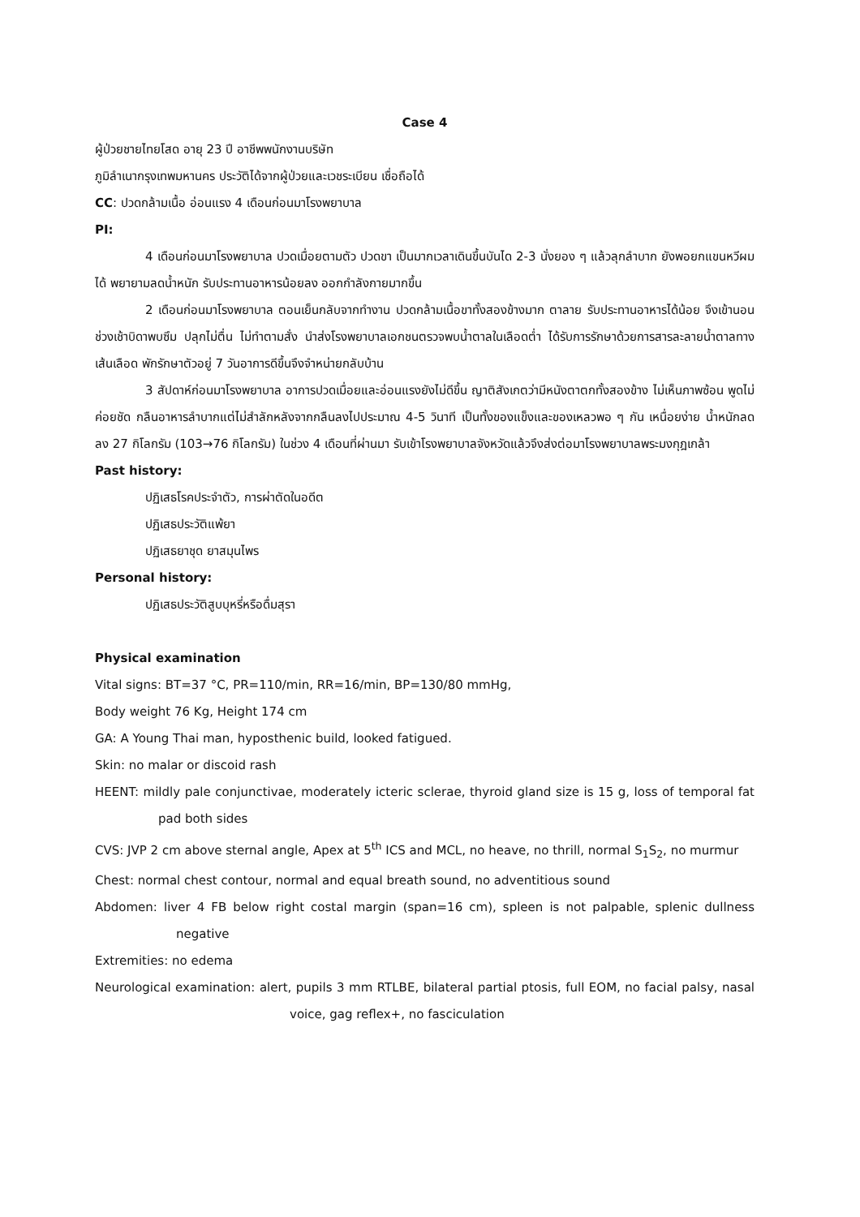Case 4
ผู้ป่วยชายไทยโสด อายุ 23 ปี อาชีพพนักงานบริษัท
ภูมิลำเนากรุงเทพมหานคร ประวัติได้จากผู้ป่วยและเวชระเบียน เชื่อถือได้
CC: ปวดกล้ามเนื้อ อ่อนแรง 4 เดือนก่อนมาโรงพยาบาล
PI:
4 เดือนก่อนมาโรงพยาบาล ปวดเมื่อยตามตัว ปวดขา เป็นมากเวลาเดินขึ้นบันได 2-3 นั่งยอง ๆ แล้วลุกลำบาก ยังพอยกแขนหวีผมได้ พยายามลดน้ำหนัก รับประทานอาหารน้อยลง ออกกำลังกายมากขึ้น
2 เดือนก่อนมาโรงพยาบาล ตอนเย็นกลับจากทำงาน ปวดกล้ามเนื้อขาทั้งสองข้างมาก ตาลาย รับประทานอาหารได้น้อย จึงเข้านอน ช่วงเช้าบิดาพบซึม ปลุกไม่ตื่น ไม่ทำตามสั่ง นำส่งโรงพยาบาลเอกชนตรวจพบน้ำตาลในเลือดต่ำ ได้รับการรักษาด้วยการสารละลายน้ำตาลทางเส้นเลือด พักรักษาตัวอยู่ 7 วันอาการดีขึ้นจึงจำหน่ายกลับบ้าน
3 สัปดาห์ก่อนมาโรงพยาบาล อาการปวดเมื่อยและอ่อนแรงยังไม่ดีขึ้น ญาติสังเกตว่ามีหนังตาตกทั้งสองข้าง ไม่เห็นภาพซ้อน พูดไม่ค่อยชัด กลืนอาหารลำบากแต่ไม่สำลักหลังจากกลืนลงไปประมาณ 4-5 วินาที เป็นทั้งของแข็งและของเหลวพอ ๆ กัน เหนื่อยง่าย น้ำหนักลดลง 27 กิโลกรัม (103→76 กิโลกรัม) ในช่วง 4 เดือนที่ผ่านมา รับเข้าโรงพยาบาลจังหวัดแล้วจึงส่งต่อมาโรงพยาบาลพระมงกุฎเกล้า
Past history:
ปฏิเสธโรคประจำตัว, การผ่าตัดในอดีต
ปฏิเสธประวัติแพ้ยา
ปฏิเสธยาชุด ยาสมุนไพร
Personal history:
ปฏิเสธประวัติสูบบุหรี่หรือดื่มสุรา
Physical examination
Vital signs: BT=37 °C, PR=110/min, RR=16/min, BP=130/80 mmHg,
Body weight 76 Kg, Height 174 cm
GA: A Young Thai man, hyposthenic build, looked fatigued.
Skin: no malar or discoid rash
HEENT: mildly pale conjunctivae, moderately icteric sclerae, thyroid gland size is 15 g, loss of temporal fat pad both sides
CVS: JVP 2 cm above sternal angle, Apex at 5<sup>th</sup> ICS and MCL, no heave, no thrill, normal S<sub>1</sub>S<sub>2</sub>, no murmur
Chest: normal chest contour, normal and equal breath sound, no adventitious sound
Abdomen: liver 4 FB below right costal margin (span=16 cm), spleen is not palpable, splenic dullness negative
Extremities: no edema
Neurological examination: alert, pupils 3 mm RTLBE, bilateral partial ptosis, full EOM, no facial palsy, nasal voice, gag reflex+, no fasciculation